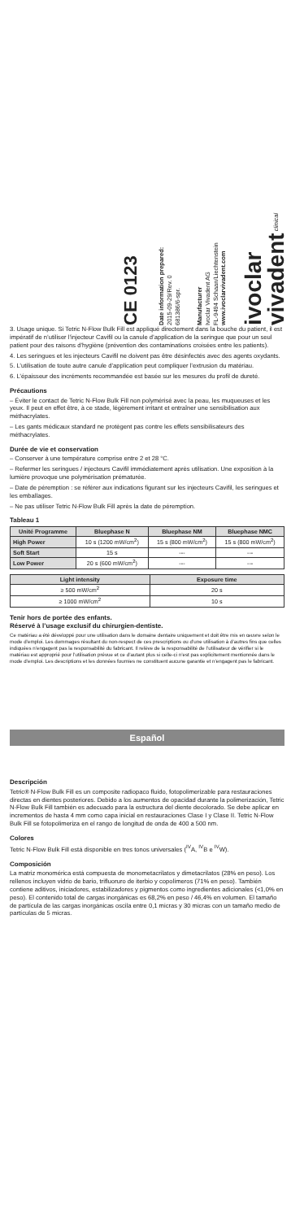CE 0123
Date information prepared:
2015-09-29/Rev. 0
681386/6-spr.
Manufacturer
Ivoclar Vivadent AG
FL-9494 Schaan/Liechtenstein
www.ivoclarvivadent.com
ivoclar
vivadent clinical
3. Usage unique. Si Tetric N-Flow Bulk Fill est appliqué directement dans la bouche du patient, il est impératif de n’utiliser l’injecteur Cavifil ou la canule d’application de la seringue que pour un seul patient pour des raisons d’hygiène (prévention des contaminations croisées entre les patients).
4. Les seringues et les injecteurs Cavifil ne doivent pas être désinfectés avec des agents oxydants.
5. L’utilisation de toute autre canule d’application peut compliquer l’extrusion du matériau.
6. L’épaisseur des incréments recommandée est basée sur les mesures du profil de dureté.
Précautions
– Éviter le contact de Tetric N-Flow Bulk Fill non polymérisé avec la peau, les muqueuses et les yeux. Il peut en effet être, à ce stade, légèrement irritant et entraîner une sensibilisation aux méthacrylates.
– Les gants médicaux standard ne protègent pas contre les effets sensibilisateurs des méthacrylates.
Durée de vie et conservation
– Conserver à une température comprise entre 2 et 28 °C.
– Refermer les seringues / injecteurs Cavifil immédiatement après utilisation. Une exposition à la lumière provoque une polymérisation prématurée.
– Date de péremption : se référer aux indications figurant sur les injecteurs Cavifil, les seringues et les emballages.
– Ne pas utiliser Tetric N-Flow Bulk Fill après la date de péremption.
Tableau 1
| Unité Programme | Bluephase N | Bluephase NM | Bluephase NMC |
| --- | --- | --- | --- |
| High Power | 10 s (1200 mW/cm<sup>2</sup>) | 15 s (800 mW/cm<sup>2</sup>) | 15 s (800 mW/cm<sup>2</sup>) |
| Soft Start | 15 s | --- | --- |
| Low Power | 20 s (600 mW/cm<sup>2</sup>) | --- | --- |
| Light intensity | Exposure time |
| --- | --- |
| ≥ 500 mW/cm<sup>2</sup> | 20 s |
| ≥ 1000 mW/cm<sup>2</sup> | 10 s |
Tenir hors de portée des enfants.
Réservé à l’usage exclusif du chirurgien-dentiste.
Ce matériau a été développé pour une utilisation dans le domaine dentaire uniquement et doit être mis en œuvre selon le mode d’emploi. Les dommages résultant du non-respect de ces prescriptions ou d’une utilisation à d’autres fins que celles indiquées n’engagent pas la responsabilité du fabricant. Il relève de la responsabilité de l’utilisateur de vérifier si le matériau est approprié pour l’utilisation prévue et ce d’autant plus si celle-ci n’est pas explicitement mentionnée dans le mode d’emploi. Les descriptions et les données fournies ne constituent aucune garantie et n’engagent pas le fabricant.
Español
Descripción
Tetric® N-Flow Bulk Fill es un composite radiopaco fluido, fotopolimerizable para restauraciones directas en dientes posteriores. Debido a los aumentos de opacidad durante la polimerización, Tetric N-Flow Bulk Fill también es adecuado para la estructura del diente decolorado. Se debe aplicar en incrementos de hasta 4 mm como capa inicial en restauraciones Clase I y Clase II. Tetric N-Flow Bulk Fill se fotopolimeriza en el rango de longitud de onda de 400 a 500 nm.
Colores
Tetric N-Flow Bulk Fill está disponible en tres tonos universales (<sup>IV</sup>A, <sup>IV</sup>B e <sup>IV</sup>W).
Composición
La matriz monomérica está compuesta de monometacrilatos y dimetacrilatos (28% en peso). Los rellenos incluyen vidrio de bario, trifluoruro de iterbio y copolímeros (71% en peso). También contiene aditivos, iniciadores, estabilizadores y pigmentos como ingredientes adicionales (<1,0% en peso). El contenido total de cargas inorgánicas es 68,2% en peso / 46,4% en volumen. El tamaño de partícula de las cargas inorgánicas oscila entre 0,1 micras y 30 micras con un tamaño medio de partículas de 5 micras.